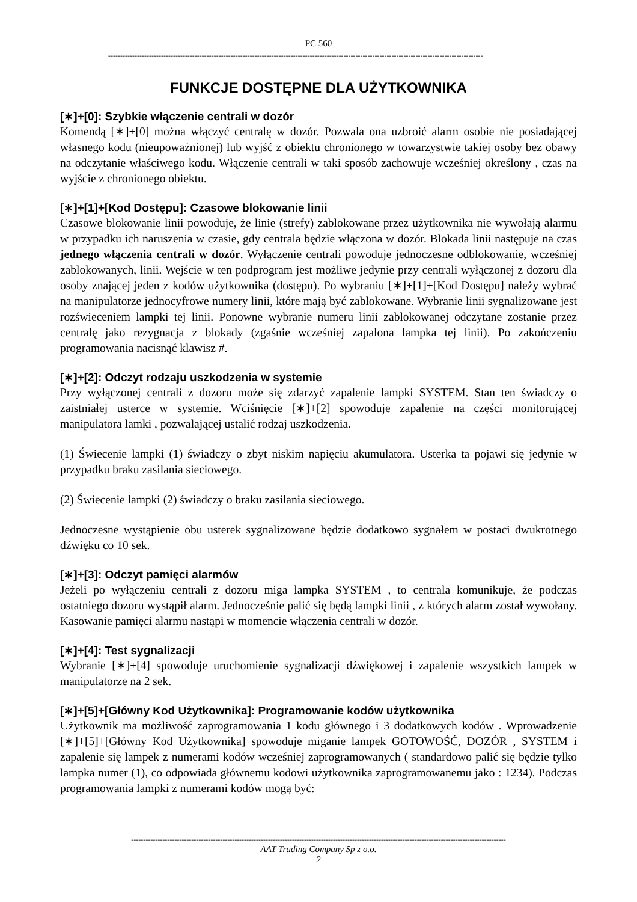PC 560
------------------------------------------------------------------------------------------------------------------------------------------------------------
FUNKCJE DOSTĘPNE DLA UŻYTKOWNIKA
[∗]+[0]: Szybkie włączenie centrali w dozór
Komendą [∗]+[0] można włączyć centralę w dozór. Pozwala ona uzbroić alarm osobie nie posiadającej własnego kodu (nieupoważnionej) lub wyjść z obiektu chronionego w towarzystwie takiej osoby bez obawy na odczytanie właściwego kodu. Włączenie centrali w taki sposób zachowuje wcześniej określony , czas na wyjście z chronionego obiektu.
[∗]+[1]+[Kod Dostępu]: Czasowe blokowanie linii
Czasowe blokowanie linii powoduje, że linie (strefy) zablokowane przez użytkownika nie wywołają alarmu w przypadku ich naruszenia w czasie, gdy centrala będzie włączona w dozór. Blokada linii następuje na czas jednego włączenia centrali w dozór. Wyłączenie centrali powoduje jednoczesne odblokowanie, wcześniej zablokowanych, linii. Wejście w ten podprogram jest możliwe jedynie przy centrali wyłączonej z dozoru dla osoby znającej jeden z kodów użytkownika (dostępu). Po wybraniu [∗]+[1]+[Kod Dostępu] należy wybrać na manipulatorze jednocyfrowe numery linii, które mają być zablokowane. Wybranie linii sygnalizowane jest rozświeceniem lampki tej linii. Ponowne wybranie numeru linii zablokowanej odczytane zostanie przez centralę jako rezygnacja z blokady (zgaśnie wcześniej zapalona lampka tej linii). Po zakończeniu programowania nacisnąć klawisz #.
[∗]+[2]: Odczyt rodzaju uszkodzenia w systemie
Przy wyłączonej centrali z dozoru może się zdarzyć zapalenie lampki SYSTEM. Stan ten świadczy o zaistniałej usterce w systemie. Wciśnięcie [∗]+[2] spowoduje zapalenie na części monitorującej manipulatora lamki , pozwalającej ustalić rodzaj uszkodzenia.
(1) Świecenie lampki (1) świadczy o zbyt niskim napięciu akumulatora. Usterka ta pojawi się jedynie w przypadku braku zasilania sieciowego.
(2) Świecenie lampki (2) świadczy o braku zasilania sieciowego.
Jednoczesne wystąpienie obu usterek sygnalizowane będzie dodatkowo sygnałem w postaci dwukrotnego dźwięku co 10 sek.
[∗]+[3]: Odczyt pamięci alarmów
Jeżeli po wyłączeniu centrali z dozoru miga lampka SYSTEM , to centrala komunikuje, że podczas ostatniego dozoru wystąpił alarm. Jednocześnie palić się będą lampki linii , z których alarm został wywołany. Kasowanie pamięci alarmu nastąpi w momencie włączenia centrali w dozór.
[∗]+[4]: Test sygnalizacji
Wybranie [∗]+[4] spowoduje uruchomienie sygnalizacji dźwiękowej i zapalenie wszystkich lampek w manipulatorze na 2 sek.
[∗]+[5]+[Główny Kod Użytkownika]: Programowanie kodów użytkownika
Użytkownik ma możliwość zaprogramowania 1 kodu głównego i 3 dodatkowych kodów . Wprowadzenie [∗]+[5]+[Główny Kod Użytkownika] spowoduje miganie lampek GOTOWOŚĆ, DOZÓR , SYSTEM i zapalenie się lampek z numerami kodów wcześniej zaprogramowanych ( standardowo palić się będzie tylko lampka numer (1), co odpowiada głównemu kodowi użytkownika zaprogramowanemu jako : 1234). Podczas programowania lampki z numerami kodów mogą być:
------------------------------------------------------------------------------------------------------------------------------------------------------------
AAT Trading Company Sp z o.o.
2